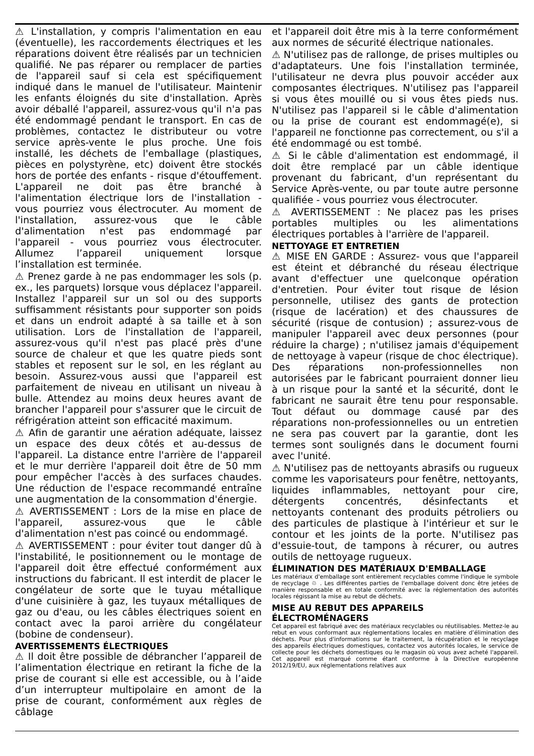⚠ L'installation, y compris l'alimentation en eau (éventuelle), les raccordements électriques et les réparations doivent être réalisés par un technicien qualifié. Ne pas réparer ou remplacer de parties de l'appareil sauf si cela est spécifiquement indiqué dans le manuel de l'utilisateur. Maintenir les enfants éloignés du site d'installation. Après avoir déballé l'appareil, assurez-vous qu'il n'a pas été endommagé pendant le transport. En cas de problèmes, contactez le distributeur ou votre service après-vente le plus proche. Une fois installé, les déchets de l'emballage (plastiques, pièces en polystyrène, etc) doivent être stockés hors de portée des enfants - risque d'étouffement. L'appareil ne doit pas être branché à l'alimentation électrique lors de l'installation - vous pourriez vous électrocuter. Au moment de l'installation, assurez-vous que le câble d'alimentation n'est pas endommagé par l'appareil - vous pourriez vous électrocuter. Allumez l’appareil uniquement lorsque l’installation est terminée.
⚠ Prenez garde à ne pas endommager les sols (p. ex., les parquets) lorsque vous déplacez l'appareil. Installez l'appareil sur un sol ou des supports suffisamment résistants pour supporter son poids et dans un endroit adapté à sa taille et à son utilisation. Lors de l'installation de l'appareil, assurez-vous qu'il n'est pas placé près d'une source de chaleur et que les quatre pieds sont stables et reposent sur le sol, en les réglant au besoin. Assurez-vous aussi que l'appareil est parfaitement de niveau en utilisant un niveau à bulle. Attendez au moins deux heures avant de brancher l'appareil pour s'assurer que le circuit de réfrigération atteint son efficacité maximum.
⚠ Afin de garantir une aération adéquate, laissez un espace des deux côtés et au-dessus de l'appareil. La distance entre l'arrière de l'appareil et le mur derrière l'appareil doit être de 50 mm pour empêcher l'accès à des surfaces chaudes. Une réduction de l'espace recommandé entraîne une augmentation de la consommation d'énergie.
⚠ AVERTISSEMENT : Lors de la mise en place de l'appareil, assurez-vous que le câble d'alimentation n'est pas coincé ou endommagé.
⚠ AVERTISSEMENT : pour éviter tout danger dû à l'instabilité, le positionnement ou le montage de l'appareil doit être effectué conformément aux instructions du fabricant. Il est interdit de placer le congélateur de sorte que le tuyau métallique d'une cuisinière à gaz, les tuyaux métalliques de gaz ou d'eau, ou les câbles électriques soient en contact avec la paroi arrière du congélateur (bobine de condenseur).
AVERTISSEMENTS ÉLECTRIQUES
⚠ Il doit être possible de débrancher l’appareil de l’alimentation électrique en retirant la fiche de la prise de courant si elle est accessible, ou à l’aide d’un interrupteur multipolaire en amont de la prise de courant, conformément aux règles de câblage
et l'appareil doit être mis à la terre conformément aux normes de sécurité électrique nationales.
⚠ N'utilisez pas de rallonge, de prises multiples ou d'adaptateurs. Une fois l'installation terminée, l'utilisateur ne devra plus pouvoir accéder aux composantes électriques. N'utilisez pas l'appareil si vous êtes mouillé ou si vous êtes pieds nus. N'utilisez pas l'appareil si le câble d'alimentation ou la prise de courant est endommagé(e), si l'appareil ne fonctionne pas correctement, ou s'il a été endommagé ou est tombé.
⚠ Si le câble d'alimentation est endommagé, il doit être remplacé par un câble identique provenant du fabricant, d'un représentant du Service Après-vente, ou par toute autre personne qualifiée - vous pourriez vous électrocuter.
⚠ AVERTISSEMENT : Ne placez pas les prises portables multiples ou les alimentations électriques portables à l'arrière de l'appareil.
NETTOYAGE ET ENTRETIEN
⚠ MISE EN GARDE : Assurez- vous que l'appareil est éteint et débranché du réseau électrique avant d'effectuer une quelconque opération d'entretien. Pour éviter tout risque de lésion personnelle, utilisez des gants de protection (risque de lacération) et des chaussures de sécurité (risque de contusion) ; assurez-vous de manipuler l'appareil avec deux personnes (pour réduire la charge) ; n'utilisez jamais d'équipement de nettoyage à vapeur (risque de choc électrique). Des réparations non-professionnelles non autorisées par le fabricant pourraient donner lieu à un risque pour la santé et la sécurité, dont le fabricant ne saurait être tenu pour responsable. Tout défaut ou dommage causé par des réparations non-professionnelles ou un entretien ne sera pas couvert par la garantie, dont les termes sont soulignés dans le document fourni avec l'unité.
⚠ N'utilisez pas de nettoyants abrasifs ou rugueux comme les vaporisateurs pour fenêtre, nettoyants, liquides inflammables, nettoyant pour cire, détergents concentrés, désinfectants et nettoyants contenant des produits pétroliers ou des particules de plastique à l'intérieur et sur le contour et les joints de la porte. N'utilisez pas d'essuie-tout, de tampons à récurer, ou autres outils de nettoyage rugueux.
ÉLIMINATION DES MATÉRIAUX D'EMBALLAGE
Les matériaux d'emballage sont entièrement recyclables comme l'indique le symbole de recyclage ♲ . Les différentes parties de l'emballage doivent donc être jetées de manière responsable et en totale conformité avec la réglementation des autorités locales régissant la mise au rebut de déchets.
MISE AU REBUT DES APPAREILS
ÉLECTROMÉNAGERS
Cet appareil est fabriqué avec des matériaux recyclables ou réutilisables. Mettez-le au rebut en vous conformant aux réglementations locales en matière d’élimination des déchets. Pour plus d'informations sur le traitement, la récupération et le recyclage des appareils électriques domestiques, contactez vos autorités locales, le service de collecte pour les déchets domestiques ou le magasin où vous avez acheté l'appareil. Cet appareil est marqué comme étant conforme à la Directive européenne 2012/19/EU, aux réglementations relatives aux